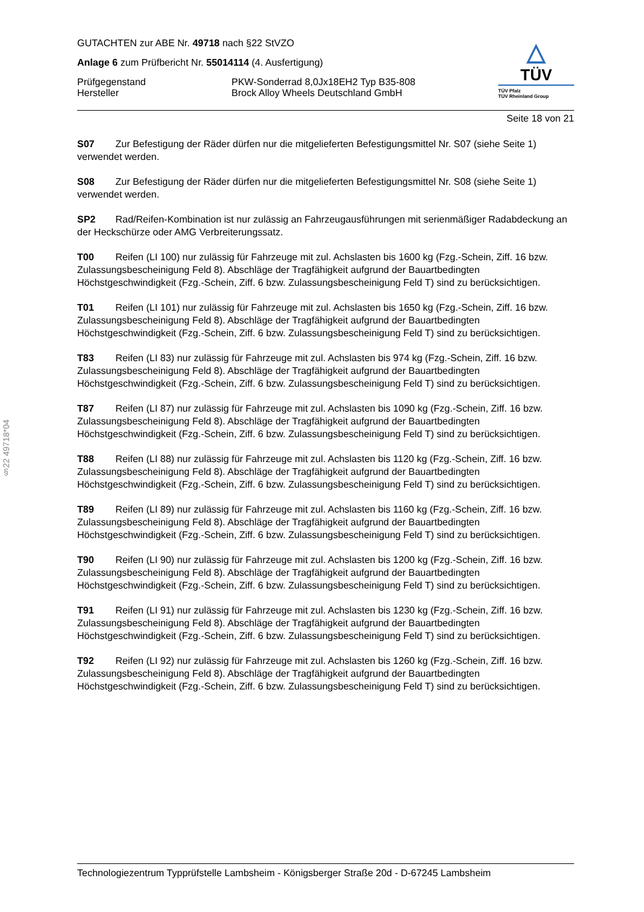§22 49718*04
GUTACHTEN zur ABE Nr. 49718 nach §22 StVZO
Anlage 6 zum Prüfbericht Nr. 55014114 (4. Ausfertigung)
Prüfgegenstand PKW-Sonderrad 8,0Jx18EH2 Typ B35-808
Hersteller Brock Alloy Wheels Deutschland GmbH
△
TÜV
TÜV Pfalz
TÜV Rheinland Group
Seite 18 von 21
S07 Zur Befestigung der Räder dürfen nur die mitgelieferten Befestigungsmittel Nr. S07 (siehe Seite 1) verwendet werden.
S08 Zur Befestigung der Räder dürfen nur die mitgelieferten Befestigungsmittel Nr. S08 (siehe Seite 1) verwendet werden.
SP2 Rad/Reifen-Kombination ist nur zulässig an Fahrzeugausführungen mit serienmäßiger Radabdeckung an der Heckschürze oder AMG Verbreiterungssatz.
T00 Reifen (LI 100) nur zulässig für Fahrzeuge mit zul. Achslasten bis 1600 kg (Fzg.-Schein, Ziff. 16 bzw. Zulassungsbescheinigung Feld 8). Abschläge der Tragfähigkeit aufgrund der Bauartbedingten Höchstgeschwindigkeit (Fzg.-Schein, Ziff. 6 bzw. Zulassungsbescheinigung Feld T) sind zu berücksichtigen.
T01 Reifen (LI 101) nur zulässig für Fahrzeuge mit zul. Achslasten bis 1650 kg (Fzg.-Schein, Ziff. 16 bzw. Zulassungsbescheinigung Feld 8). Abschläge der Tragfähigkeit aufgrund der Bauartbedingten Höchstgeschwindigkeit (Fzg.-Schein, Ziff. 6 bzw. Zulassungsbescheinigung Feld T) sind zu berücksichtigen.
T83 Reifen (LI 83) nur zulässig für Fahrzeuge mit zul. Achslasten bis 974 kg (Fzg.-Schein, Ziff. 16 bzw. Zulassungsbescheinigung Feld 8). Abschläge der Tragfähigkeit aufgrund der Bauartbedingten Höchstgeschwindigkeit (Fzg.-Schein, Ziff. 6 bzw. Zulassungsbescheinigung Feld T) sind zu berücksichtigen.
T87 Reifen (LI 87) nur zulässig für Fahrzeuge mit zul. Achslasten bis 1090 kg (Fzg.-Schein, Ziff. 16 bzw. Zulassungsbescheinigung Feld 8). Abschläge der Tragfähigkeit aufgrund der Bauartbedingten Höchstgeschwindigkeit (Fzg.-Schein, Ziff. 6 bzw. Zulassungsbescheinigung Feld T) sind zu berücksichtigen.
T88 Reifen (LI 88) nur zulässig für Fahrzeuge mit zul. Achslasten bis 1120 kg (Fzg.-Schein, Ziff. 16 bzw. Zulassungsbescheinigung Feld 8). Abschläge der Tragfähigkeit aufgrund der Bauartbedingten Höchstgeschwindigkeit (Fzg.-Schein, Ziff. 6 bzw. Zulassungsbescheinigung Feld T) sind zu berücksichtigen.
T89 Reifen (LI 89) nur zulässig für Fahrzeuge mit zul. Achslasten bis 1160 kg (Fzg.-Schein, Ziff. 16 bzw. Zulassungsbescheinigung Feld 8). Abschläge der Tragfähigkeit aufgrund der Bauartbedingten Höchstgeschwindigkeit (Fzg.-Schein, Ziff. 6 bzw. Zulassungsbescheinigung Feld T) sind zu berücksichtigen.
T90 Reifen (LI 90) nur zulässig für Fahrzeuge mit zul. Achslasten bis 1200 kg (Fzg.-Schein, Ziff. 16 bzw. Zulassungsbescheinigung Feld 8). Abschläge der Tragfähigkeit aufgrund der Bauartbedingten Höchstgeschwindigkeit (Fzg.-Schein, Ziff. 6 bzw. Zulassungsbescheinigung Feld T) sind zu berücksichtigen.
T91 Reifen (LI 91) nur zulässig für Fahrzeuge mit zul. Achslasten bis 1230 kg (Fzg.-Schein, Ziff. 16 bzw. Zulassungsbescheinigung Feld 8). Abschläge der Tragfähigkeit aufgrund der Bauartbedingten Höchstgeschwindigkeit (Fzg.-Schein, Ziff. 6 bzw. Zulassungsbescheinigung Feld T) sind zu berücksichtigen.
T92 Reifen (LI 92) nur zulässig für Fahrzeuge mit zul. Achslasten bis 1260 kg (Fzg.-Schein, Ziff. 16 bzw. Zulassungsbescheinigung Feld 8). Abschläge der Tragfähigkeit aufgrund der Bauartbedingten Höchstgeschwindigkeit (Fzg.-Schein, Ziff. 6 bzw. Zulassungsbescheinigung Feld T) sind zu berücksichtigen.
Technologiezentrum Typprüfstelle Lambsheim - Königsberger Straße 20d - D-67245 Lambsheim